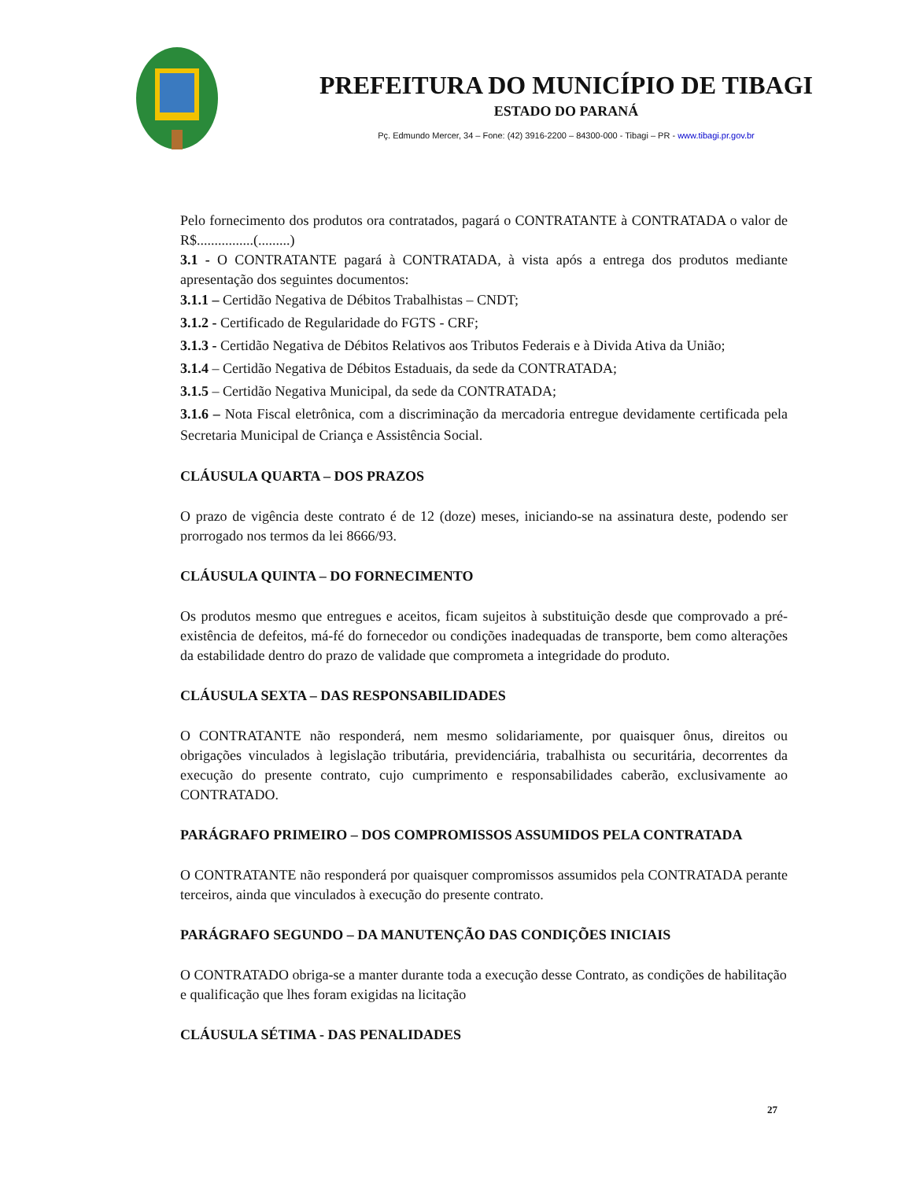PREFEITURA DO MUNICÍPIO DE TIBAGI
ESTADO DO PARANÁ
Pç. Edmundo Mercer, 34 – Fone: (42) 3916-2200 – 84300-000 - Tibagi – PR - www.tibagi.pr.gov.br
Pelo fornecimento dos produtos ora contratados, pagará o CONTRATANTE à CONTRATADA o valor de R$................(.........)
3.1 - O CONTRATANTE pagará à CONTRATADA, à vista após a entrega dos produtos mediante apresentação dos seguintes documentos:
3.1.1 – Certidão Negativa de Débitos Trabalhistas – CNDT;
3.1.2 - Certificado de Regularidade do FGTS - CRF;
3.1.3 - Certidão Negativa de Débitos Relativos aos Tributos Federais e à Divida Ativa da União;
3.1.4 – Certidão Negativa de Débitos Estaduais, da sede da CONTRATADA;
3.1.5 – Certidão Negativa Municipal, da sede da CONTRATADA;
3.1.6 – Nota Fiscal eletrônica, com a discriminação da mercadoria entregue devidamente certificada pela Secretaria Municipal de Criança e Assistência Social.
CLÁUSULA QUARTA – DOS PRAZOS
O prazo de vigência deste contrato é de 12 (doze) meses, iniciando-se na assinatura deste, podendo ser prorrogado nos termos da lei 8666/93.
CLÁUSULA QUINTA – DO FORNECIMENTO
Os produtos mesmo que entregues e aceitos, ficam sujeitos à substituição desde que comprovado a pré-existência de defeitos, má-fé do fornecedor ou condições inadequadas de transporte, bem como alterações da estabilidade dentro do prazo de validade que comprometa a integridade do produto.
CLÁUSULA SEXTA – DAS RESPONSABILIDADES
O CONTRATANTE não responderá, nem mesmo solidariamente, por quaisquer ônus, direitos ou obrigações vinculados à legislação tributária, previdenciária, trabalhista ou securitária, decorrentes da execução do presente contrato, cujo cumprimento e responsabilidades caberão, exclusivamente ao CONTRATADO.
PARÁGRAFO PRIMEIRO – DOS COMPROMISSOS ASSUMIDOS PELA CONTRATADA
O CONTRATANTE não responderá por quaisquer compromissos assumidos pela CONTRATADA perante terceiros, ainda que vinculados à execução do presente contrato.
PARÁGRAFO SEGUNDO – DA MANUTENÇÃO DAS CONDIÇÕES INICIAIS
O CONTRATADO obriga-se a manter durante toda a execução desse Contrato, as condições de habilitação e qualificação que lhes foram exigidas na licitação
CLÁUSULA SÉTIMA - DAS PENALIDADES
27